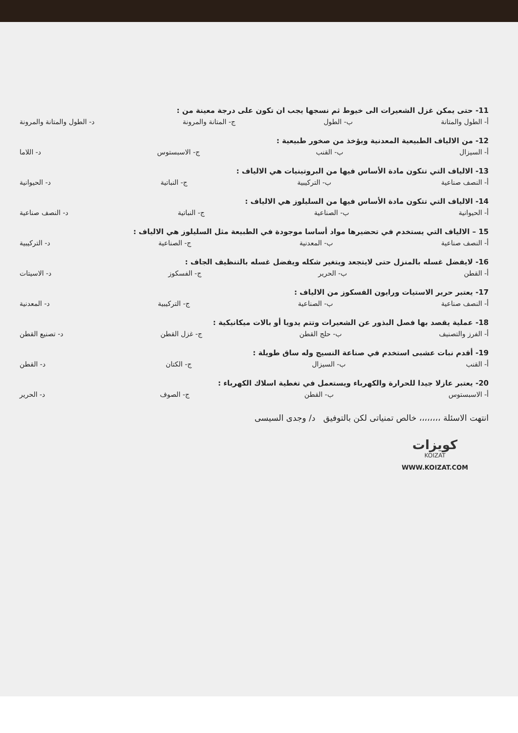11- حتى يمكن غزل الشعيرات الى خيوط ثم نسجها يجب ان تكون على درجة معينة من :
أ- الطول والمتانة ب- الطول ج- المتانة والمرونة د- الطول والمتانة والمرونة
12- من الالياف الطبيعية المعدنية ويؤخذ من صخور طبيعية :
أ- السيزال ب- القنب ج- الاسبستوس د- اللاما
13- الالياف التي تتكون مادة الأساس فيها من البروتينيات هي الالياف :
أ- النصف صناعية ب- التركيبية ج- النباتية د- الحيوانية
14- الالياف التي تتكون مادة الأساس فيها من السليلوز هي الالياف :
أ- الحيوانية ب- الصناعية ج- النباتية د- النصف صناعية
15 – الالياف التي يستخدم في تحضيرها مواد أساسا موجودة في الطبيعة مثل السليلوز هي الالياف :
أ- النصف صناعية ب- المعدنية ج- الصناعية د- التركيبية
16- لايفضل غسله بالمنزل حتى لايتجعد ويتغير شكله ويفضل غسله بالتنظيف الجاف :
أ- القطن ب- الحرير ج- الفسكوز د- الاسيتات
17- يعتبر حرير الاستيات ورايون الفسكوز من الالياف :
أ- النصف صناعية ب- الصناعية ج- التركيبية د- المعدنية
18- عملية يقصد بها فصل البذور عن الشعيرات وتتم يدويا أو بالات ميكانيكية :
أ- الفرز والتصنيف ب- حلج القطن ج- غزل القطن د- تصنيع القطن
19- أقدم نبات عشبى استخدم في صناعة النسيج وله ساق طويلة :
أ- القنب ب- السيزال ج- الكتان د- القطن
20- يعتبر عازلا جيدا للحرارة والكهرباء ويستعمل في تغطية اسلاك الكهرباء :
أ- الاسبستوس ب- القطن ج- الصوف د- الحرير
انتهت الاسئلة ،،،،،،،، خالص تمنياتى لكن بالتوفيق د/ وجدى السيسى
كويزات
KOIZAT
WWW.KOIZAT.COM